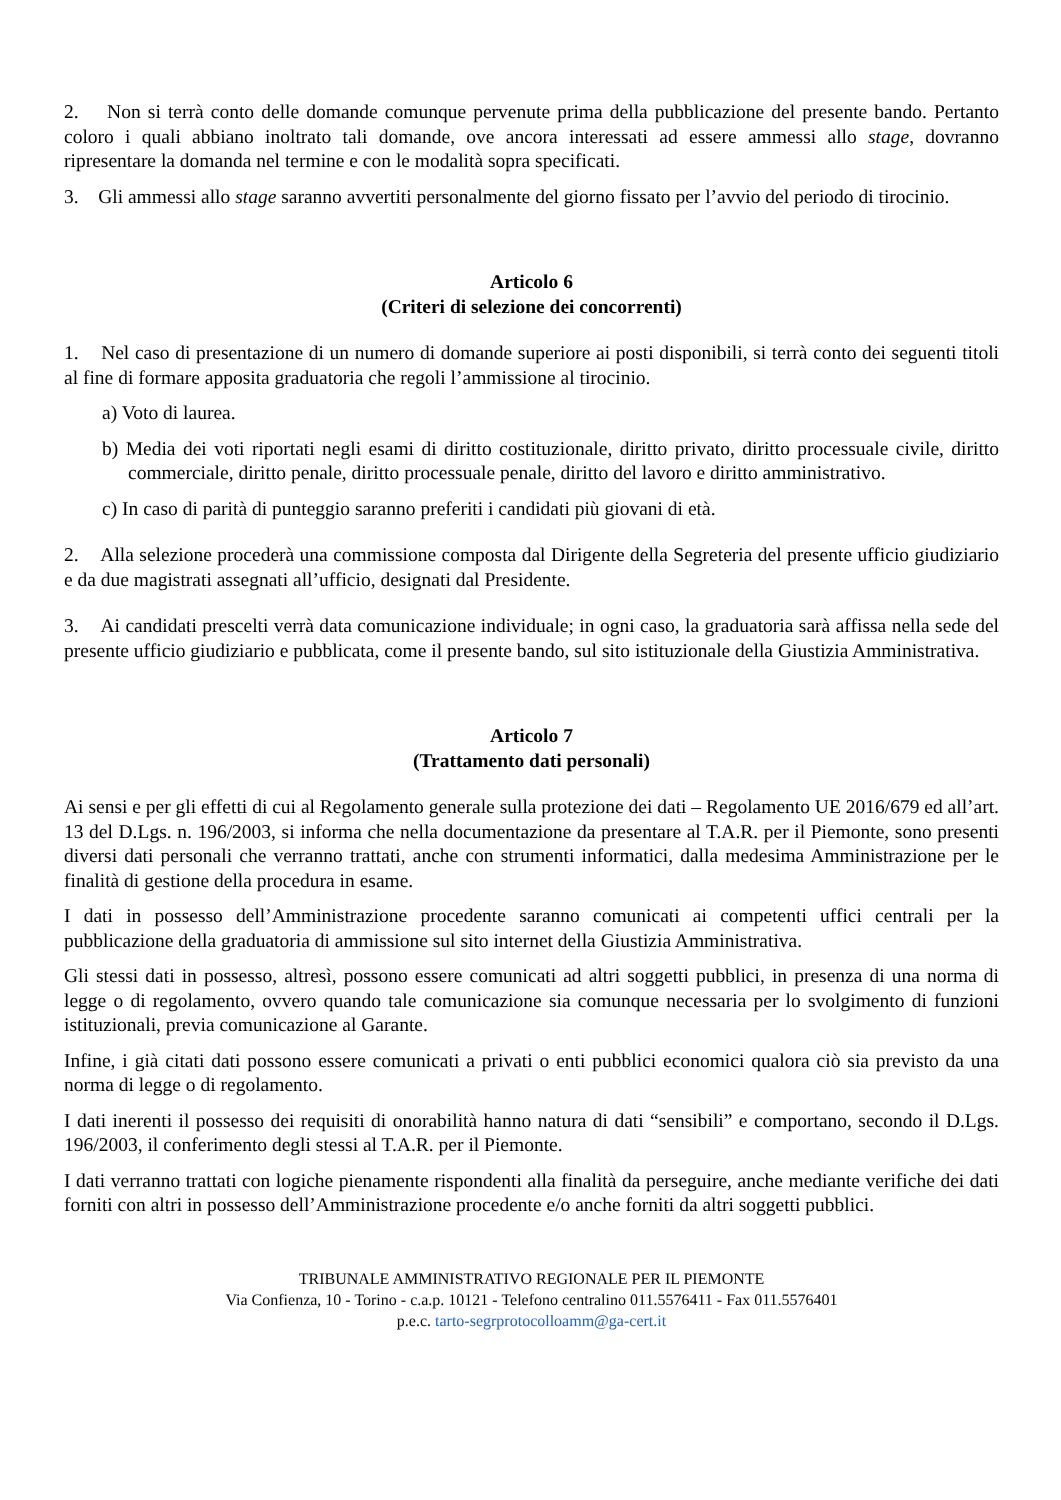2. Non si terrà conto delle domande comunque pervenute prima della pubblicazione del presente bando. Pertanto coloro i quali abbiano inoltrato tali domande, ove ancora interessati ad essere ammessi allo stage, dovranno ripresentare la domanda nel termine e con le modalità sopra specificati.
3. Gli ammessi allo stage saranno avvertiti personalmente del giorno fissato per l’avvio del periodo di tirocinio.
Articolo 6
(Criteri di selezione dei concorrenti)
1. Nel caso di presentazione di un numero di domande superiore ai posti disponibili, si terrà conto dei seguenti titoli al fine di formare apposita graduatoria che regoli l’ammissione al tirocinio.
a) Voto di laurea.
b) Media dei voti riportati negli esami di diritto costituzionale, diritto privato, diritto processuale civile, diritto commerciale, diritto penale, diritto processuale penale, diritto del lavoro e diritto amministrativo.
c) In caso di parità di punteggio saranno preferiti i candidati più giovani di età.
2. Alla selezione procederà una commissione composta dal Dirigente della Segreteria del presente ufficio giudiziario e da due magistrati assegnati all’ufficio, designati dal Presidente.
3. Ai candidati prescelti verrà data comunicazione individuale; in ogni caso, la graduatoria sarà affissa nella sede del presente ufficio giudiziario e pubblicata, come il presente bando, sul sito istituzionale della Giustizia Amministrativa.
Articolo 7
(Trattamento dati personali)
Ai sensi e per gli effetti di cui al Regolamento generale sulla protezione dei dati – Regolamento UE 2016/679 ed all’art. 13 del D.Lgs. n. 196/2003, si informa che nella documentazione da presentare al T.A.R. per il Piemonte, sono presenti diversi dati personali che verranno trattati, anche con strumenti informatici, dalla medesima Amministrazione per le finalità di gestione della procedura in esame.
I dati in possesso dell’Amministrazione procedente saranno comunicati ai competenti uffici centrali per la pubblicazione della graduatoria di ammissione sul sito internet della Giustizia Amministrativa.
Gli stessi dati in possesso, altresì, possono essere comunicati ad altri soggetti pubblici, in presenza di una norma di legge o di regolamento, ovvero quando tale comunicazione sia comunque necessaria per lo svolgimento di funzioni istituzionali, previa comunicazione al Garante.
Infine, i già citati dati possono essere comunicati a privati o enti pubblici economici qualora ciò sia previsto da una norma di legge o di regolamento.
I dati inerenti il possesso dei requisiti di onorabilità hanno natura di dati “sensibili” e comportano, secondo il D.Lgs. 196/2003, il conferimento degli stessi al T.A.R. per il Piemonte.
I dati verranno trattati con logiche pienamente rispondenti alla finalità da perseguire, anche mediante verifiche dei dati forniti con altri in possesso dell’Amministrazione procedente e/o anche forniti da altri soggetti pubblici.
TRIBUNALE AMMINISTRATIVO REGIONALE PER IL PIEMONTE
Via Confienza, 10 - Torino - c.a.p. 10121 - Telefono centralino 011.5576411 - Fax 011.5576401
p.e.c. tarto-segrprotocolloamm@ga-cert.it